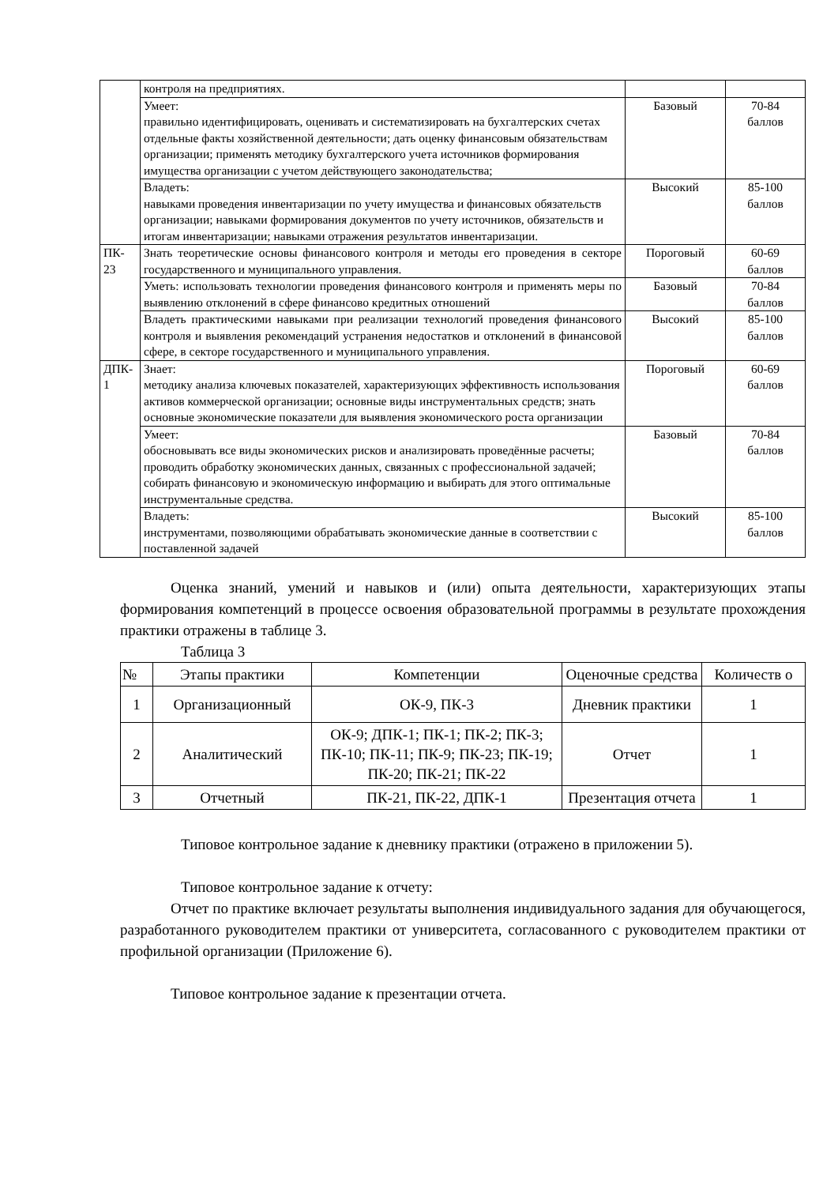| | контроля на предприятиях. | | |
| | Умеет: правильно идентифицировать, оценивать и систематизировать на бухгалтерских счетах отдельные факты хозяйственной деятельности; дать оценку финансовым обязательствам организации; применять методику бухгалтерского учета источников формирования имущества организации с учетом действующего законодательства; | Базовый | 70-84 баллов |
| | Владеть: навыками проведения инвентаризации по учету имущества и финансовых обязательств организации; навыками формирования документов по учету источников, обязательств и итогам инвентаризации; навыками отражения результатов инвентаризации. | Высокий | 85-100 баллов |
| ПК- 23 | Знать теоретические основы финансового контроля и методы его проведения в секторе государственного и муниципального управления. | Пороговый | 60-69 баллов |
| | Уметь: использовать технологии проведения финансового контроля и применять меры по выявлению отклонений в сфере финансово кредитных отношений | Базовый | 70-84 баллов |
| | Владеть практическими навыками при реализации технологий проведения финансового контроля и выявления рекомендаций устранения недостатков и отклонений в финансовой сфере, в секторе государственного и муниципального управления. | Высокий | 85-100 баллов |
| ДПК- 1 | Знает: методику анализа ключевых показателей, характеризующих эффективность использования активов коммерческой организации; основные виды инструментальных средств; знать основные экономические показатели для выявления экономического роста организации | Пороговый | 60-69 баллов |
| | Умеет: обосновывать все виды экономических рисков и анализировать проведённые расчеты; проводить обработку экономических данных, связанных с профессиональной задачей; собирать финансовую и экономическую информацию и выбирать для этого оптимальные инструментальные средства. | Базовый | 70-84 баллов |
| | Владеть: инструментами, позволяющими обрабатывать экономические данные в соответствии с поставленной задачей | Высокий | 85-100 баллов |
Оценка знаний, умений и навыков и (или) опыта деятельности, характеризующих этапы формирования компетенций в процессе освоения образовательной программы в результате прохождения практики отражены в таблице 3.
Таблица 3
| № | Этапы практики | Компетенции | Оценочные средства | Количеств о |
| --- | --- | --- | --- | --- |
| 1 | Организационный | ОК-9, ПК-3 | Дневник практики | 1 |
| 2 | Аналитический | ОК-9; ДПК-1; ПК-1; ПК-2; ПК-3; ПК-10; ПК-11; ПК-9; ПК-23; ПК-19; ПК-20; ПК-21; ПК-22 | Отчет | 1 |
| 3 | Отчетный | ПК-21, ПК-22, ДПК-1 | Презентация отчета | 1 |
Типовое контрольное задание к дневнику практики (отражено в приложении 5).
Типовое контрольное задание к отчету:
Отчет по практике включает результаты выполнения индивидуального задания для обучающегося, разработанного руководителем практики от университета, согласованного с руководителем практики от профильной организации (Приложение 6).
Типовое контрольное задание к презентации отчета.